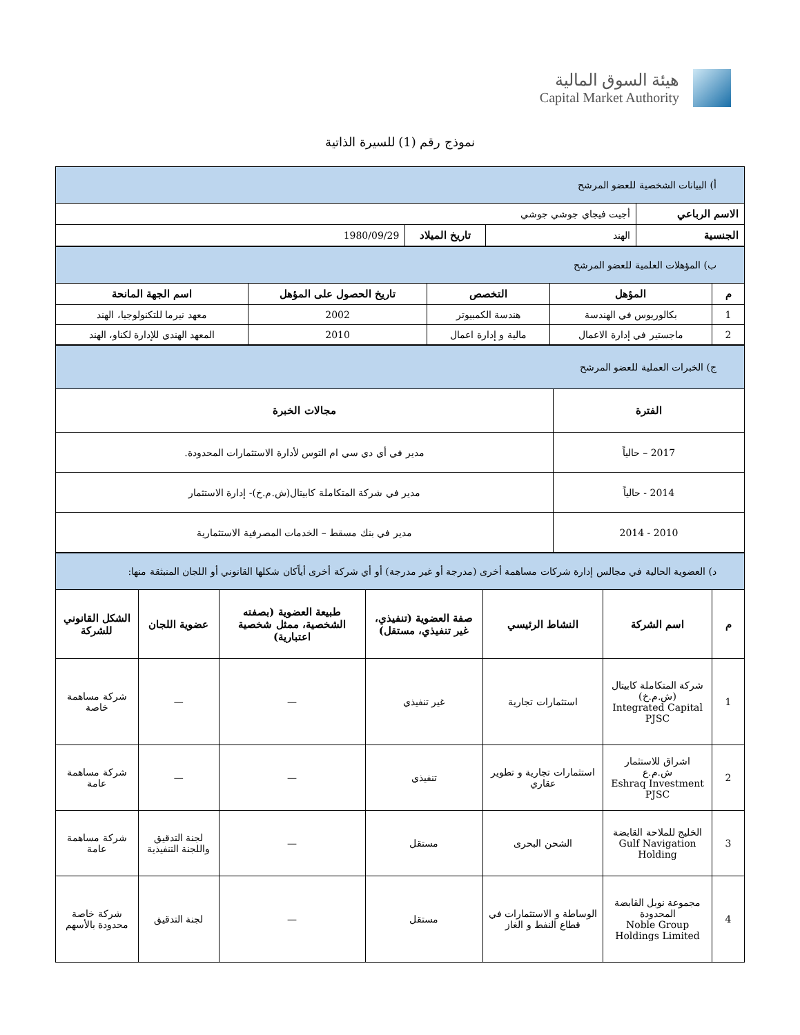هيئة السوق المالية
Capital Market Authority
نموذج رقم (1) للسيرة الذاتية
| أ) البيانات الشخصية للعضو المرشح | | | |
| الاسم الرباعي | أجيت فيجاي جوشي جوشي | | |
| الجنسية | الهند | تاريخ الميلاد | 1980/09/29 |
| ب) المؤهلات العلمية للعضو المرشح | | | | |
| م | المؤهل | التخصص | تاريخ الحصول على المؤهل | اسم الجهة المانحة |
| 1 | بكالوريوس في الهندسة | هندسة الكمبيوتر | 2002 | معهد نيرما للتكنولوجيا، الهند |
| 2 | ماجستير في إدارة الاعمال | مالية و إدارة اعمال | 2010 | المعهد الهندي للإدارة لكناو، الهند |
| ج) الخبرات العملية للعضو المرشح | |
| الفترة | مجالات الخبرة |
| 2017 – حالياً | مدير في أي دي سي ام التوس لأدارة الاستثمارات المحدودة. |
| 2014 - حالياً | مدير في شركة المتكاملة كابيتال(ش.م.خ)- إدارة الاستثمار |
| 2010 - 2014 | مدير في بنك مسقط – الخدمات المصرفية الاستثمارية |
| د) العضوية الحالية في مجالس إدارة شركات مساهمة أخرى (مدرجة أو غير مدرجة) أو أي شركة أخرى أياًكان شكلها القانوني أو اللجان المنبثقة منها: | | | | | | |
| م | اسم الشركة | النشاط الرئيسي | صفة العضوية (تنفيذي، غير تنفيذي، مستقل) | طبيعة العضوية (بصفته الشخصية، ممثل شخصية اعتبارية) | عضوية اللجان | الشكل القانوني للشركة |
| 1 | شركة المتكاملة كابيتال (ش.م.خ) Integrated Capital PJSC | استثمارات تجارية | غير تنفيذي | — | — | شركة مساهمة خاصة |
| 2 | اشراق للاستثمار ش.م.ع Eshraq Investment PJSC | استثمارات تجارية و تطوير عقاري | تنفيذي | — | — | شركة مساهمة عامة |
| 3 | الخليج للملاحة القابضة Gulf Navigation Holding | الشحن البحرى | مستقل | — | لجنة التدقيق واللجنة التنفيذية | شركة مساهمة عامة |
| 4 | مجموعة نوبل القابضة المحدودة Noble Group Holdings Limited | الوساطة و الاستثمارات في قطاع النفط و الغاز | مستقل | — | لجنة التدقيق | شركة خاصة محدودة بالأسهم |